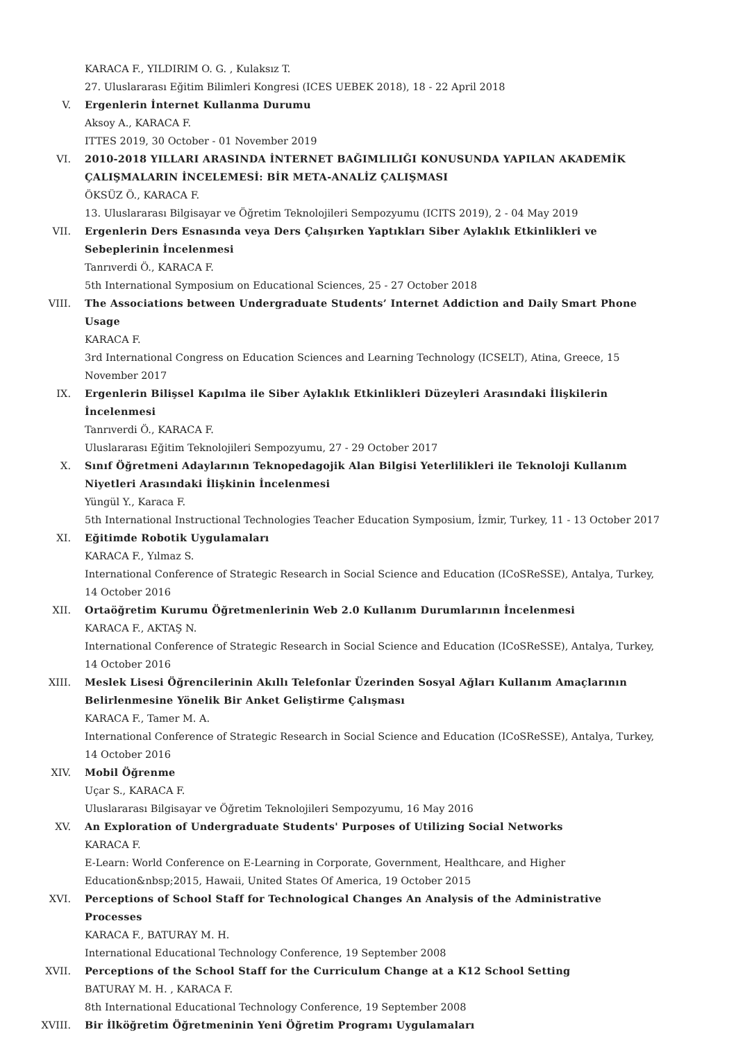KARACA F., YILDIRIM O. G. , Kulaksız T.
27. Uluslararası Eğitim Bilimleri Kongresi (ICES UEBEK 2018), 18 - 22 April 2018
V. Ergenlerin İnternet Kullanma Durumu
Aksoy A., KARACA F.
ITTES 2019, 30 October - 01 November 2019
VI. 2010-2018 YILLARI ARASINDA İNTERNET BAĞIMLILIĞI KONUSUNDA YAPILAN AKADEMİK ÇALIŞMALARIN İNCELEMESİ: BİR META-ANALİZ ÇALIŞMASI
ÖKSÜZ Ö., KARACA F.
13. Uluslararası Bilgisayar ve Öğretim Teknolojileri Sempozyumu (ICITS 2019), 2 - 04 May 2019
VII. Ergenlerin Ders Esnasında veya Ders Çalışırken Yaptıkları Siber Aylaklık Etkinlikleri ve Sebeplerinin İncelenmesi
Tanrıverdi Ö., KARACA F.
5th International Symposium on Educational Sciences, 25 - 27 October 2018
VIII. The Associations between Undergraduate Students’ Internet Addiction and Daily Smart Phone Usage
KARACA F.
3rd International Congress on Education Sciences and Learning Technology (ICSELT), Atina, Greece, 15 November 2017
IX. Ergenlerin Bilişsel Kapılma ile Siber Aylaklık Etkinlikleri Düzeyleri Arasındaki İlişkilerin İncelenmesi
Tanrıverdi Ö., KARACA F.
Uluslararası Eğitim Teknolojileri Sempozyumu, 27 - 29 October 2017
X. Sınıf Öğretmeni Adaylarının Teknopedagojik Alan Bilgisi Yeterlilikleri ile Teknoloji Kullanım Niyetleri Arasındaki İlişkinin İncelenmesi
Yüngül Y., Karaca F.
5th International Instructional Technologies Teacher Education Symposium, İzmir, Turkey, 11 - 13 October 2017
XI. Eğitimde Robotik Uygulamaları
KARACA F., Yılmaz S.
International Conference of Strategic Research in Social Science and Education (ICoSReSSE), Antalya, Turkey, 14 October 2016
XII. Ortaöğretim Kurumu Öğretmenlerinin Web 2.0 Kullanım Durumlarının İncelenmesi
KARACA F., AKTAŞ N.
International Conference of Strategic Research in Social Science and Education (ICoSReSSE), Antalya, Turkey, 14 October 2016
XIII. Meslek Lisesi Öğrencilerinin Akıllı Telefonlar Üzerinden Sosyal Ağları Kullanım Amaçlarının Belirlenmesine Yönelik Bir Anket Geliştirme Çalışması
KARACA F., Tamer M. A.
International Conference of Strategic Research in Social Science and Education (ICoSReSSE), Antalya, Turkey, 14 October 2016
XIV. Mobil Öğrenme
Uçar S., KARACA F.
Uluslararası Bilgisayar ve Öğretim Teknolojileri Sempozyumu, 16 May 2016
XV. An Exploration of Undergraduate Students' Purposes of Utilizing Social Networks
KARACA F.
E-Learn: World Conference on E-Learning in Corporate, Government, Healthcare, and Higher Education&nbsp;2015, Hawaii, United States Of America, 19 October 2015
XVI. Perceptions of School Staff for Technological Changes An Analysis of the Administrative Processes
KARACA F., BATURAY M. H.
International Educational Technology Conference, 19 September 2008
XVII. Perceptions of the School Staff for the Curriculum Change at a K12 School Setting
BATURAY M. H. , KARACA F.
8th International Educational Technology Conference, 19 September 2008
XVIII. Bir İlköğretim Öğretmeninin Yeni Öğretim Programı Uygulamaları